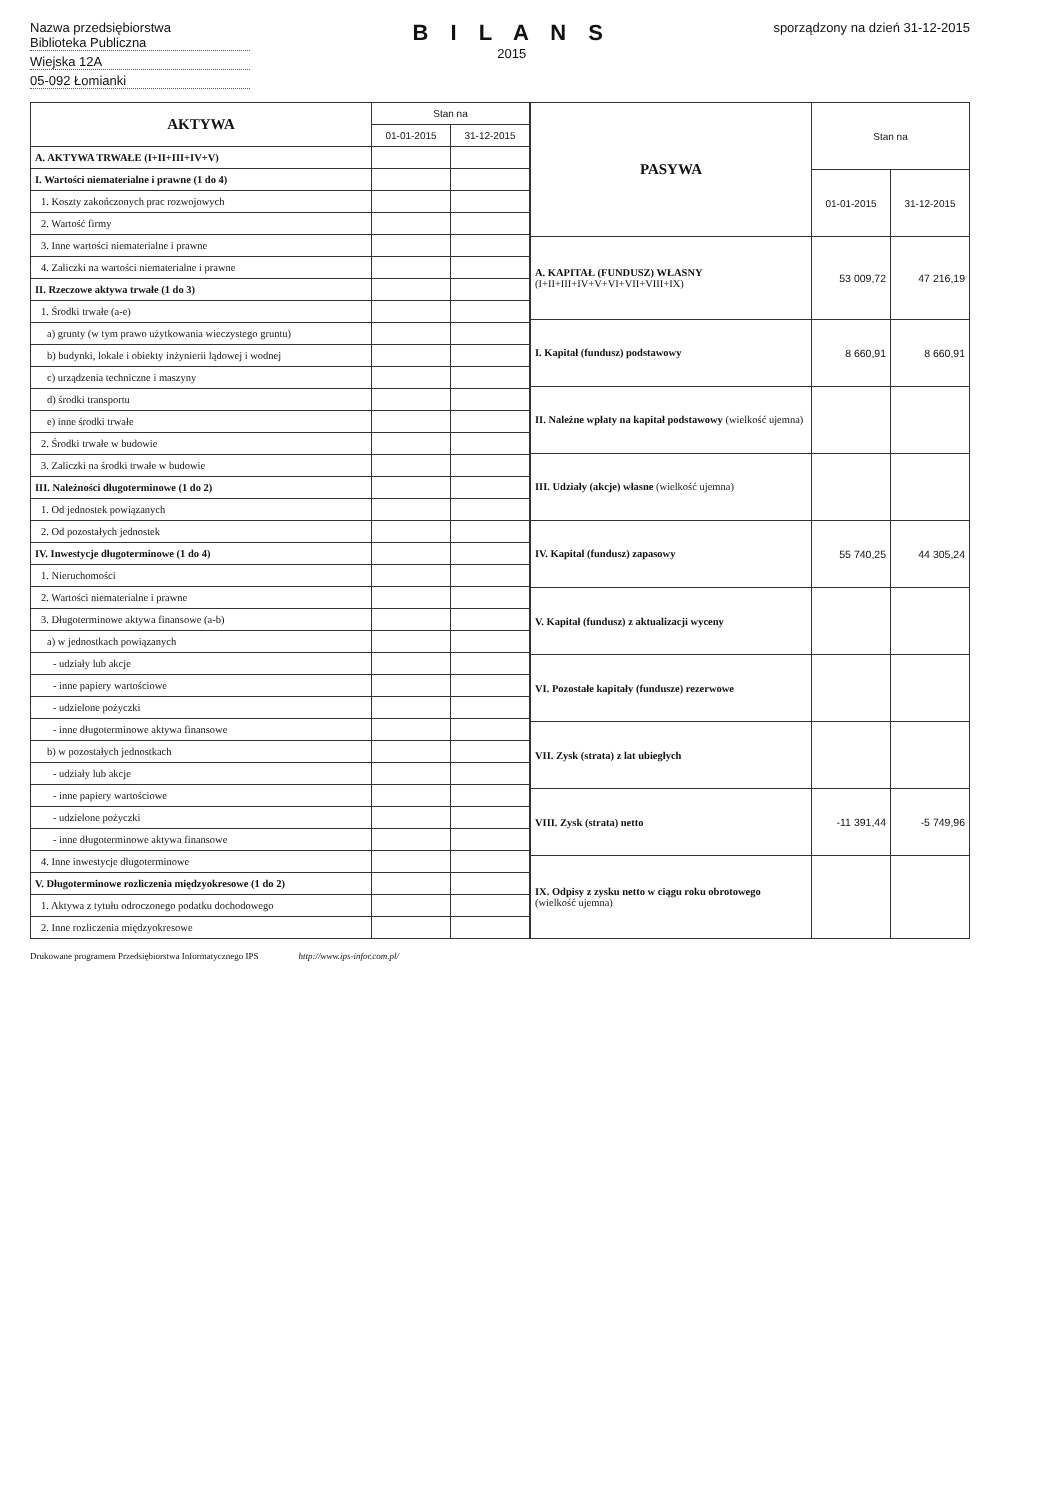Nazwa przedsiębiorstwa
Biblioteka Publiczna
Wiejska 12A
05-092 Łomianki
B I L A N S
2015
sporządzony na dzień 31-12-2015
| AKTYWA | Stan na | |
| --- | --- | --- |
| | 01-01-2015 | 31-12-2015 |
| A. AKTYWA TRWAŁE (I+II+III+IV+V) | | |
| I. Wartości niematerialne i prawne (1 do 4) | | |
| 1. Koszty zakończonych prac rozwojowych | | |
| 2. Wartość firmy | | |
| 3. Inne wartości niematerialne i prawne | | |
| 4. Zaliczki na wartości niematerialne i prawne | | |
| II. Rzeczowe aktywa trwałe (1 do 3) | | |
| 1. Środki trwałe (a-e) | | |
| a) grunty (w tym prawo użytkowania wieczystego gruntu) | | |
| b) budynki, lokale i obiekty inżynierii lądowej i wodnej | | |
| c) urządzenia techniczne i maszyny | | |
| d) środki transportu | | |
| e) inne środki trwałe | | |
| 2. Środki trwałe w budowie | | |
| 3. Zaliczki na środki trwałe w budowie | | |
| III. Należności długoterminowe (1 do 2) | | |
| 1. Od jednostek powiązanych | | |
| 2. Od pozostałych jednostek | | |
| IV. Inwestycje długoterminowe (1 do 4) | | |
| 1. Nieruchomości | | |
| 2. Wartości niematerialne i prawne | | |
| 3. Długoterminowe aktywa finansowe (a-b) | | |
| a) w jednostkach powiązanych | | |
| - udziały lub akcje | | |
| - inne papiery wartościowe | | |
| - udzielone pożyczki | | |
| - inne długoterminowe aktywa finansowe | | |
| b) w pozostałych jednostkach | | |
| - udziały lub akcje | | |
| - inne papiery wartościowe | | |
| - udzielone pożyczki | | |
| - inne długoterminowe aktywa finansowe | | |
| 4. Inne inwestycje długoterminowe | | |
| V. Długoterminowe rozliczenia międzyokresowe (1 do 2) | | |
| 1. Aktywa z tytułu odroczonego podatku dochodowego | | |
| 2. Inne rozliczenia międzyokresowe | | |
| PASYWA | Stan na | |
| --- | --- | --- |
| | 01-01-2015 | 31-12-2015 |
| A. KAPITAŁ (FUNDUSZ) WŁASNY (I+II+III+IV+V+VI+VII+VIII+IX) | 53 009,72 | 47 216,19 |
| I. Kapitał (fundusz) podstawowy | 8 660,91 | 8 660,91 |
| II. Należne wpłaty na kapitał podstawowy (wielkość ujemna) | | |
| III. Udziały (akcje) własne (wielkość ujemna) | | |
| IV. Kapitał (fundusz) zapasowy | 55 740,25 | 44 305,24 |
| V. Kapitał (fundusz) z aktualizacji wyceny | | |
| VI. Pozostałe kapitały (fundusze) rezerwowe | | |
| VII. Zysk (strata) z lat ubiegłych | | |
| VIII. Zysk (strata) netto | -11 391,44 | -5 749,96 |
| IX. Odpisy z zysku netto w ciągu roku obrotowego (wielkość ujemna) | | |
Drukowane programem Przedsiębiorstwa Informatycznego IPS http://www.ips-infor.com.pl/